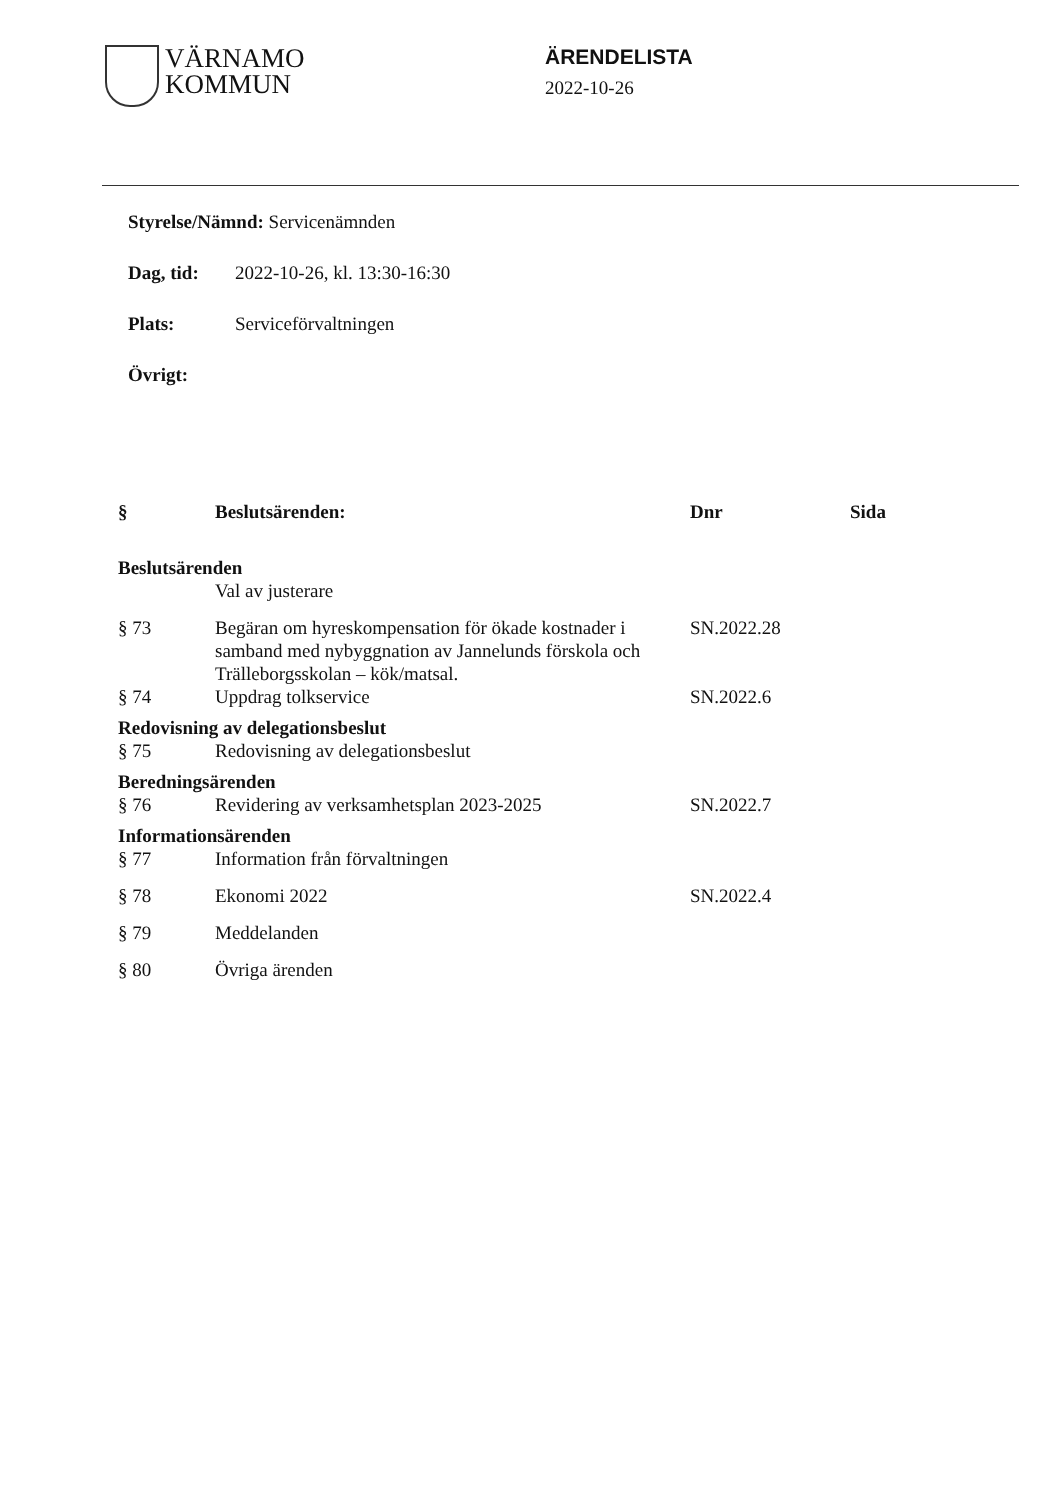VÄRNAMO
KOMMUN
ÄRENDELISTA
2022-10-26
Styrelse/Nämnd: Servicenämnden
Dag, tid: 2022-10-26, kl. 13:30-16:30
Plats: Serviceförvaltningen
Övrigt:
| § | Beslutsärenden: | Dnr | Sida |
| --- | --- | --- | --- |
| Beslutsärenden | | | |
| | Val av justerare | | |
| § 73 | Begäran om hyreskompensation för ökade kostnader i samband med nybyggnation av Jannelunds förskola och Trälleborgsskolan – kök/matsal. | SN.2022.28 | |
| § 74 | Uppdrag tolkservice | SN.2022.6 | |
| Redovisning av delegationsbeslut | | | |
| § 75 | Redovisning av delegationsbeslut | | |
| Beredningsärenden | | | |
| § 76 | Revidering av verksamhetsplan 2023-2025 | SN.2022.7 | |
| Informationsärenden | | | |
| § 77 | Information från förvaltningen | | |
| § 78 | Ekonomi 2022 | SN.2022.4 | |
| § 79 | Meddelanden | | |
| § 80 | Övriga ärenden | | |